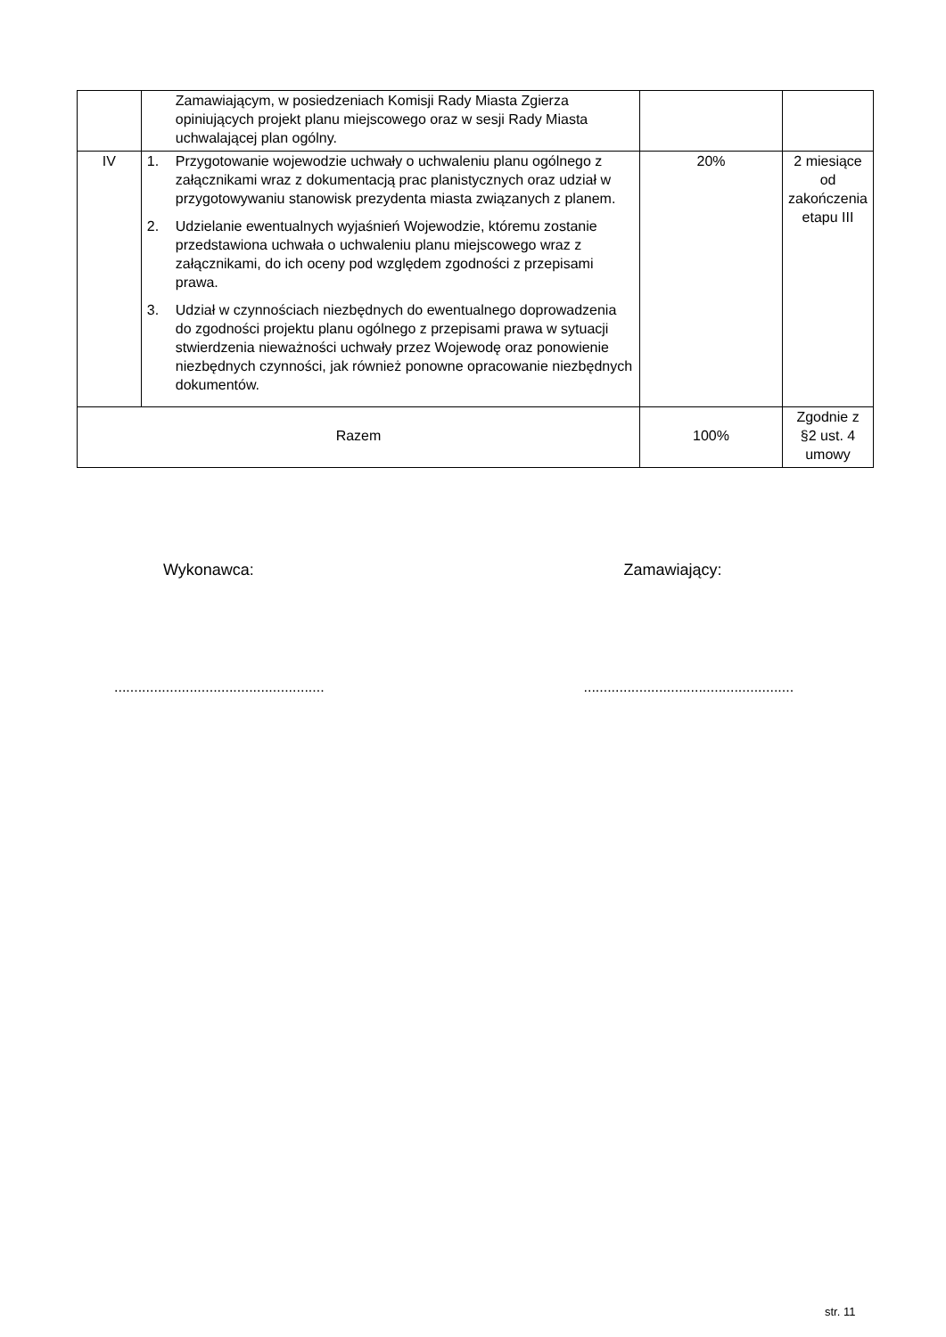| | Zamawiającym, w posiedzeniach Komisji Rady Miasta Zgierza opiniujących projekt planu miejscowego oraz w sesji Rady Miasta uchwalającej plan ogólny. | | |
| IV | 1. Przygotowanie wojewodzie uchwały o uchwaleniu planu ogólnego z załącznikami wraz z dokumentacją prac planistycznych oraz udział w przygotowywaniu stanowisk prezydenta miasta związanych z planem. 2. Udzielanie ewentualnych wyjaśnień Wojewodzie, któremu zostanie przedstawiona uchwała o uchwaleniu planu miejscowego wraz z załącznikami, do ich oceny pod względem zgodności z przepisami prawa. 3. Udział w czynnościach niezbędnych do ewentualnego doprowadzenia do zgodności projektu planu ogólnego z przepisami prawa w sytuacji stwierdzenia nieważności uchwały przez Wojewodę oraz ponowienie niezbędnych czynności, jak również ponowne opracowanie niezbędnych dokumentów. | 20% | 2 miesiące od zakończenia etapu III |
| Razem | | 100% | Zgodnie z §2 ust. 4 umowy |
Wykonawca: Zamawiający:
.....................................................
.....................................................
str. 11